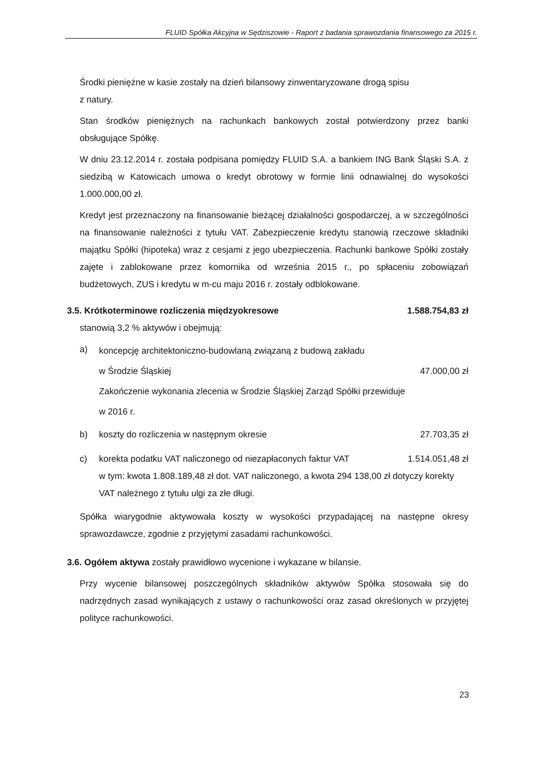FLUID Spółka Akcyjna w Sędziszowie - Raport z badania sprawozdania finansowego za 2015 r.
Środki pieniężne w kasie zostały na dzień bilansowy zinwentaryzowane drogą spisu
z natury.
Stan środków pieniężnych na rachunkach bankowych został potwierdzony przez banki obsługujące Spółkę.
W dniu 23.12.2014 r. została podpisana pomiędzy FLUID S.A. a bankiem ING Bank Śląski S.A. z siedzibą w Katowicach umowa o kredyt obrotowy w formie linii odnawialnej do wysokości 1.000.000,00 zł.
Kredyt jest przeznaczony na finansowanie bieżącej działalności gospodarczej, a w szczególności na finansowanie należności z tytułu VAT. Zabezpieczenie kredytu stanowią rzeczowe składniki majątku Spółki (hipoteka) wraz z cesjami z jego ubezpieczenia. Rachunki bankowe Spółki zostały zajęte i zablokowane przez komornika od września 2015 r., po spłaceniu zobowiązań budżetowych, ZUS i kredytu w m-cu maju 2016 r. zostały odblokowane.
3.5. Krótkoterminowe rozliczenia międzyokresowe 1.588.754,83 zł
stanowią 3,2 % aktywów i obejmują:
a)
koncepcję architektoniczno-budowlaną związaną z budową zakładu
w Środzie Śląskiej 47.000,00 zł
Zakończenie wykonania zlecenia w Środzie Śląskiej Zarząd Spółki przewiduje
w 2016 r.
b) koszty do rozliczenia w następnym okresie 27.703,35 zł
c) korekta podatku VAT naliczonego od niezapłaconych faktur VAT 1.514.051,48 zł
w tym: kwota 1.808.189,48 zł dot. VAT naliczonego, a kwota 294 138,00 zł dotyczy korekty VAT należnego z tytułu ulgi za złe długi.
Spółka wiarygodnie aktywowała koszty w wysokości przypadającej na następne okresy sprawozdawcze, zgodnie z przyjętymi zasadami rachunkowości.
3.6. Ogółem aktywa zostały prawidłowo wycenione i wykazane w bilansie.
Przy wycenie bilansowej poszczególnych składników aktywów Spółka stosowała się do nadrzędnych zasad wynikających z ustawy o rachunkowości oraz zasad określonych w przyjętej polityce rachunkowości.
23